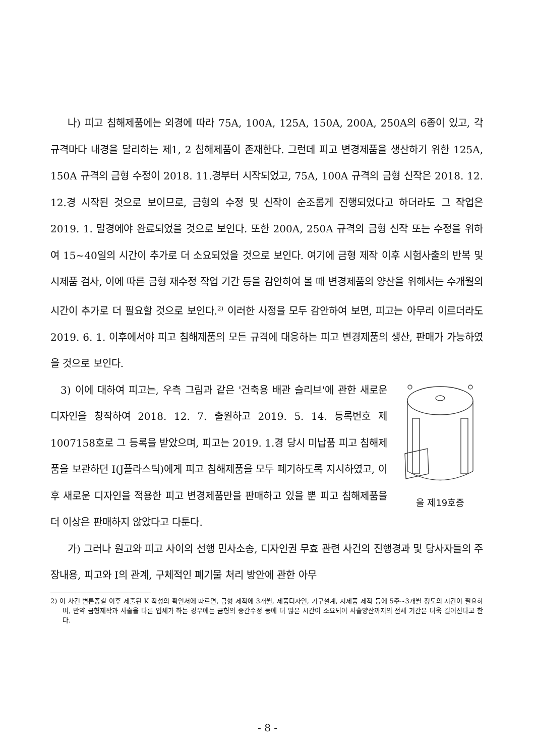나) 피고 침해제품에는 외경에 따라 75A, 100A, 125A, 150A, 200A, 250A의 6종이 있고, 각 규격마다 내경을 달리하는 제1, 2 침해제품이 존재한다. 그런데 피고 변경제품을 생산하기 위한 125A, 150A 규격의 금형 수정이 2018. 11.경부터 시작되었고, 75A, 100A 규격의 금형 신작은 2018. 12. 12.경 시작된 것으로 보이므로, 금형의 수정 및 신작이 순조롭게 진행되었다고 하더라도 그 작업은 2019. 1. 말경에야 완료되었을 것으로 보인다. 또한 200A, 250A 규격의 금형 신작 또는 수정을 위하여 15~40일의 시간이 추가로 더 소요되었을 것으로 보인다. 여기에 금형 제작 이후 시험사출의 반복 및 시제품 검사, 이에 따른 금형 재수정 작업 기간 등을 감안하여 볼 때 변경제품의 양산을 위해서는 수개월의 시간이 추가로 더 필요할 것으로 보인다.<sup>2)</sup> 이러한 사정을 모두 감안하여 보면, 피고는 아무리 이르더라도 2019. 6. 1. 이후에서야 피고 침해제품의 모든 규격에 대응하는 피고 변경제품의 생산, 판매가 가능하였을 것으로 보인다.
을 제19호증
3) 이에 대하여 피고는, 우측 그림과 같은 '건축용 배관 슬리브'에 관한 새로운 디자인을 창작하여 2018. 12. 7. 출원하고 2019. 5. 14. 등록번호 제1007158호로 그 등록을 받았으며, 피고는 2019. 1.경 당시 미납품 피고 침해제품을 보관하던 I(J플라스틱)에게 피고 침해제품을 모두 폐기하도록 지시하였고, 이후 새로운 디자인을 적용한 피고 변경제품만을 판매하고 있을 뿐 피고 침해제품을 더 이상은 판매하지 않았다고 다툰다.
가) 그러나 원고와 피고 사이의 선행 민사소송, 디자인권 무효 관련 사건의 진행경과 및 당사자들의 주장내용, 피고와 I의 관계, 구체적인 폐기물 처리 방안에 관한 아무
2) 이 사건 변론종결 이후 제출된 K 작성의 확인서에 따르면, 금형 제작에 3개월, 제품디자인, 기구설계, 시제품 제작 등에 5주~3개월 정도의 시간이 필요하며, 만약 금형제작과 사출을 다른 업체가 하는 경우에는 금형의 중간수정 등에 더 많은 시간이 소요되어 사출양산까지의 전체 기간은 더욱 길어진다고 한다.
- 8 -